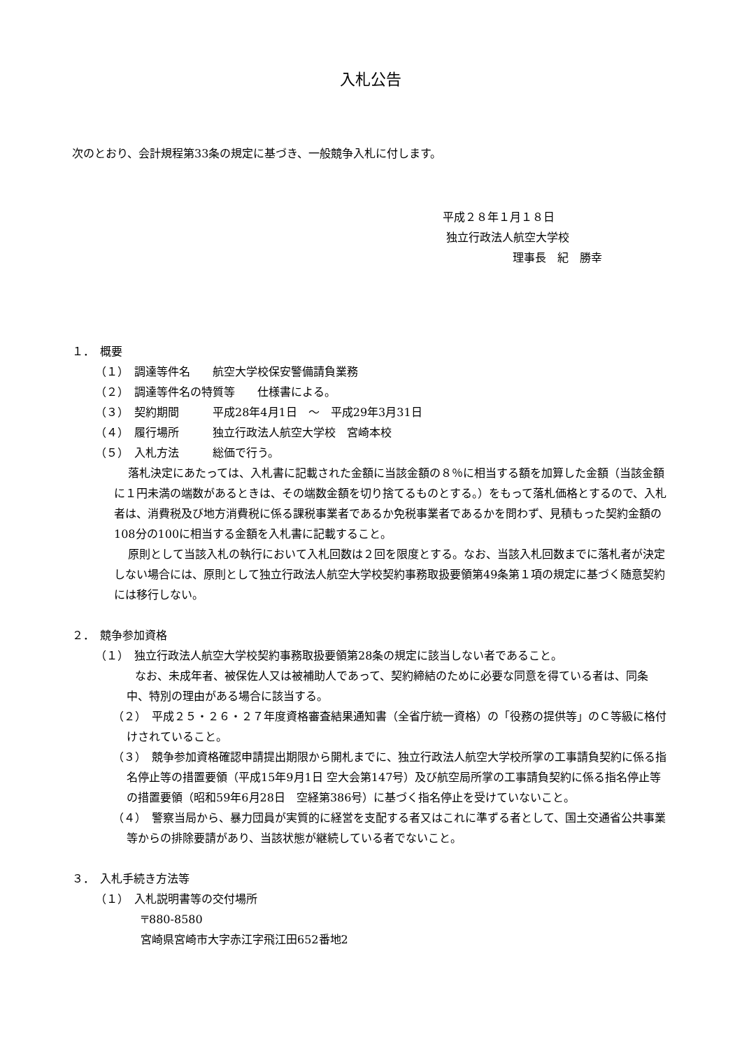入札公告
次のとおり、会計規程第33条の規定に基づき、一般競争入札に付します。
平成２８年１月１８日
独立行政法人航空大学校
理事長　紀　勝幸
１．　概要
（１）　調達等件名　　航空大学校保安警備請負業務
（２）　調達等件名の特質等　　仕様書による。
（３）　契約期間　　　平成28年4月1日　～　平成29年3月31日
（４）　履行場所　　　独立行政法人航空大学校　宮崎本校
（５）　入札方法　　　総価で行う。
落札決定にあたっては、入札書に記載された金額に当該金額の８％に相当する額を加算した金額（当該金額に１円未満の端数があるときは、その端数金額を切り捨てるものとする。）をもって落札価格とするので、入札者は、消費税及び地方消費税に係る課税事業者であるか免税事業者であるかを問わず、見積もった契約金額の108分の100に相当する金額を入札書に記載すること。
原則として当該入札の執行において入札回数は２回を限度とする。なお、当該入札回数までに落札者が決定しない場合には、原則として独立行政法人航空大学校契約事務取扱要領第49条第１項の規定に基づく随意契約には移行しない。
２．　競争参加資格
（１）　独立行政法人航空大学校契約事務取扱要領第28条の規定に該当しない者であること。
　　なお、未成年者、被保佐人又は被補助人であって、契約締結のために必要な同意を得ている者は、同条中、特別の理由がある場合に該当する。
（２）　平成２５・２６・２７年度資格審査結果通知書（全省庁統一資格）の「役務の提供等」のＣ等級に格付けされていること。
（３）　競争参加資格確認申請提出期限から開札までに、独立行政法人航空大学校所掌の工事請負契約に係る指名停止等の措置要領（平成15年9月1日 空大会第147号）及び航空局所掌の工事請負契約に係る指名停止等の措置要領（昭和59年6月28日　空経第386号）に基づく指名停止を受けていないこと。
（４）　警察当局から、暴力団員が実質的に経営を支配する者又はこれに準ずる者として、国土交通省公共事業等からの排除要請があり、当該状態が継続している者でないこと。
３．　入札手続き方法等
（１）　入札説明書等の交付場所
〒880-8580
宮崎県宮崎市大字赤江字飛江田652番地2